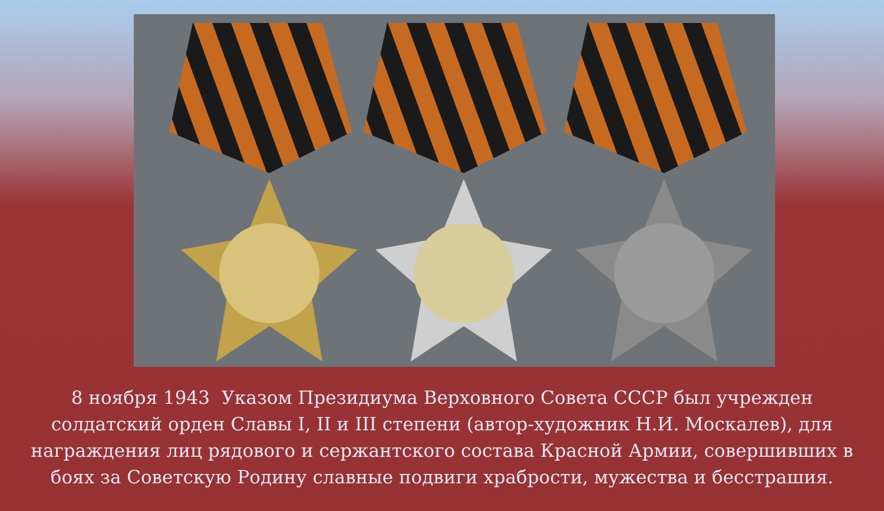8 ноября 1943 Указом Президиума Верховного Совета СССР был учрежден солдатский орден Славы I, II и III степени (автор-художник Н.И. Москалев), для награждения лиц рядового и сержантского состава Красной Армии, совершивших в боях за Советскую Родину славные подвиги храбрости, мужества и бесстрашия.